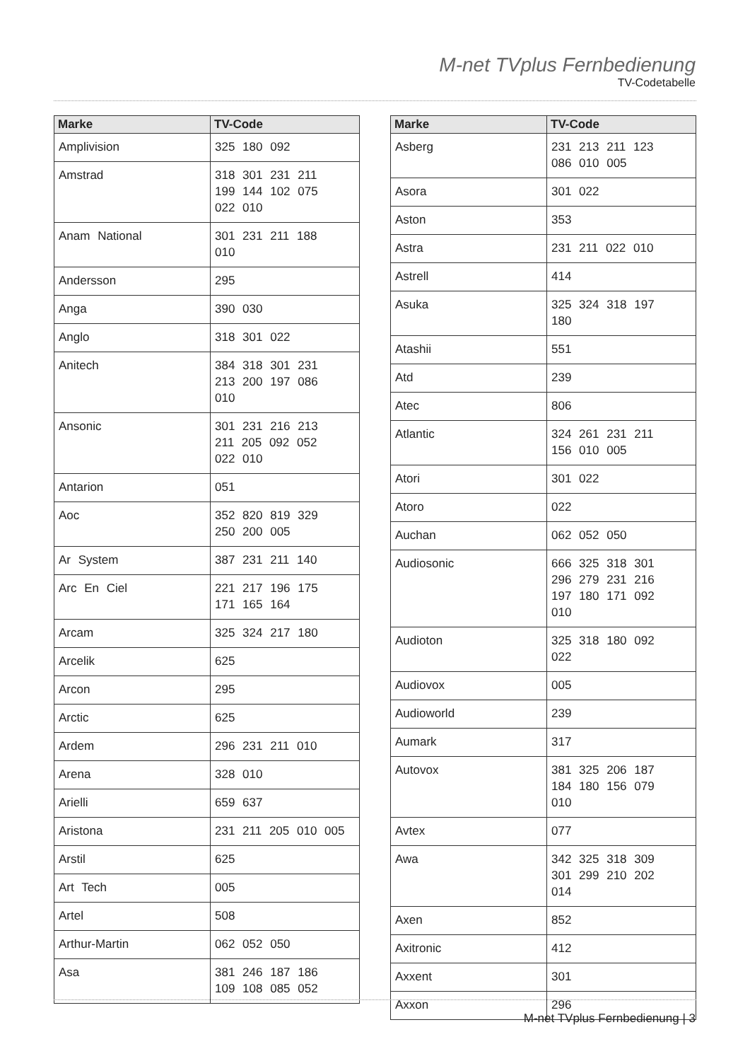M-net TVplus Fernbedienung
TV-Codetabelle
| Marke | TV-Code |
| --- | --- |
| Amplivision | 325 180 092 |
| Amstrad | 318 301 231 211 199 144 102 075 022 010 |
| Anam National | 301 231 211 188 010 |
| Andersson | 295 |
| Anga | 390 030 |
| Anglo | 318 301 022 |
| Anitech | 384 318 301 231 213 200 197 086 010 |
| Ansonic | 301 231 216 213 211 205 092 052 022 010 |
| Antarion | 051 |
| Aoc | 352 820 819 329 250 200 005 |
| Ar System | 387 231 211 140 |
| Arc En Ciel | 221 217 196 175 171 165 164 |
| Arcam | 325 324 217 180 |
| Arcelik | 625 |
| Arcon | 295 |
| Arctic | 625 |
| Ardem | 296 231 211 010 |
| Arena | 328 010 |
| Arielli | 659 637 |
| Aristona | 231 211 205 010 005 |
| Arstil | 625 |
| Art Tech | 005 |
| Artel | 508 |
| Arthur-Martin | 062 052 050 |
| Asa | 381 246 187 186 109 108 085 052 |
| Marke | TV-Code |
| --- | --- |
| Asberg | 231 213 211 123 086 010 005 |
| Asora | 301 022 |
| Aston | 353 |
| Astra | 231 211 022 010 |
| Astrell | 414 |
| Asuka | 325 324 318 197 180 |
| Atashii | 551 |
| Atd | 239 |
| Atec | 806 |
| Atlantic | 324 261 231 211 156 010 005 |
| Atori | 301 022 |
| Atoro | 022 |
| Auchan | 062 052 050 |
| Audiosonic | 666 325 318 301 296 279 231 216 197 180 171 092 010 |
| Audioton | 325 318 180 092 022 |
| Audiovox | 005 |
| Audioworld | 239 |
| Aumark | 317 |
| Autovox | 381 325 206 187 184 180 156 079 010 |
| Avtex | 077 |
| Awa | 342 325 318 309 301 299 210 202 014 |
| Axen | 852 |
| Axitronic | 412 |
| Axxent | 301 |
| Axxon | 296 |
M-net TVplus Fernbedienung | 3